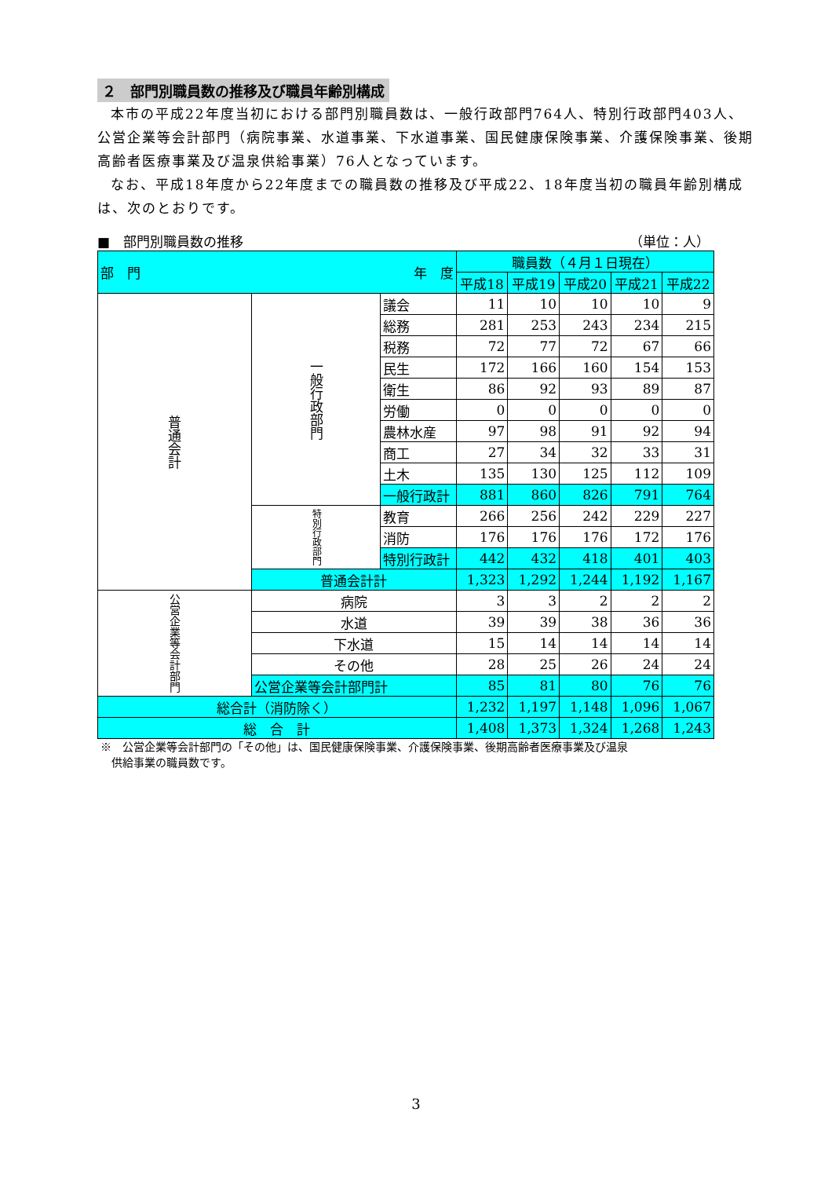２　部門別職員数の推移及び職員年齢別構成
本市の平成22年度当初における部門別職員数は、一般行政部門764人、特別行政部門403人、公営企業等会計部門（病院事業、水道事業、下水道事業、国民健康保険事業、介護保険事業、後期高齢者医療事業及び温泉供給事業）76人となっています。
なお、平成18年度から22年度までの職員数の推移及び平成22、18年度当初の職員年齢別構成は、次のとおりです。
■　部門別職員数の推移 （単位：人）
| 部 門 年 度 | | | 職員数（４月１日現在） | | | | |
| --- | --- | --- | --- | --- | --- | --- | --- |
| | | | 平成18 | 平成19 | 平成20 | 平成21 | 平成22 |
| 普通会計 | 一般行政部門 | 議会 | 11 | 10 | 10 | 10 | 9 |
| | | 総務 | 281 | 253 | 243 | 234 | 215 |
| | | 税務 | 72 | 77 | 72 | 67 | 66 |
| | | 民生 | 172 | 166 | 160 | 154 | 153 |
| | | 衛生 | 86 | 92 | 93 | 89 | 87 |
| | | 労働 | 0 | 0 | 0 | 0 | 0 |
| | | 農林水産 | 97 | 98 | 91 | 92 | 94 |
| | | 商工 | 27 | 34 | 32 | 33 | 31 |
| | | 土木 | 135 | 130 | 125 | 112 | 109 |
| | | 一般行政計 | 881 | 860 | 826 | 791 | 764 |
| | 特別行政部門 | 教育 | 266 | 256 | 242 | 229 | 227 |
| | | 消防 | 176 | 176 | 176 | 172 | 176 |
| | | 特別行政計 | 442 | 432 | 418 | 401 | 403 |
| | 普通会計計 | | 1,323 | 1,292 | 1,244 | 1,192 | 1,167 |
| 公営企業等会計部門 | 病院 | | 3 | 3 | 2 | 2 | 2 |
| | 水道 | | 39 | 39 | 38 | 36 | 36 |
| | 下水道 | | 15 | 14 | 14 | 14 | 14 |
| | その他 | | 28 | 25 | 26 | 24 | 24 |
| | 公営企業等会計部門計 | | 85 | 81 | 80 | 76 | 76 |
| 総合計（消防除く） | | | 1,232 | 1,197 | 1,148 | 1,096 | 1,067 |
| 総 合 計 | | | 1,408 | 1,373 | 1,324 | 1,268 | 1,243 |
※　公営企業等会計部門の「その他」は、国民健康保険事業、介護保険事業、後期高齢者医療事業及び温泉
　供給事業の職員数です。
3